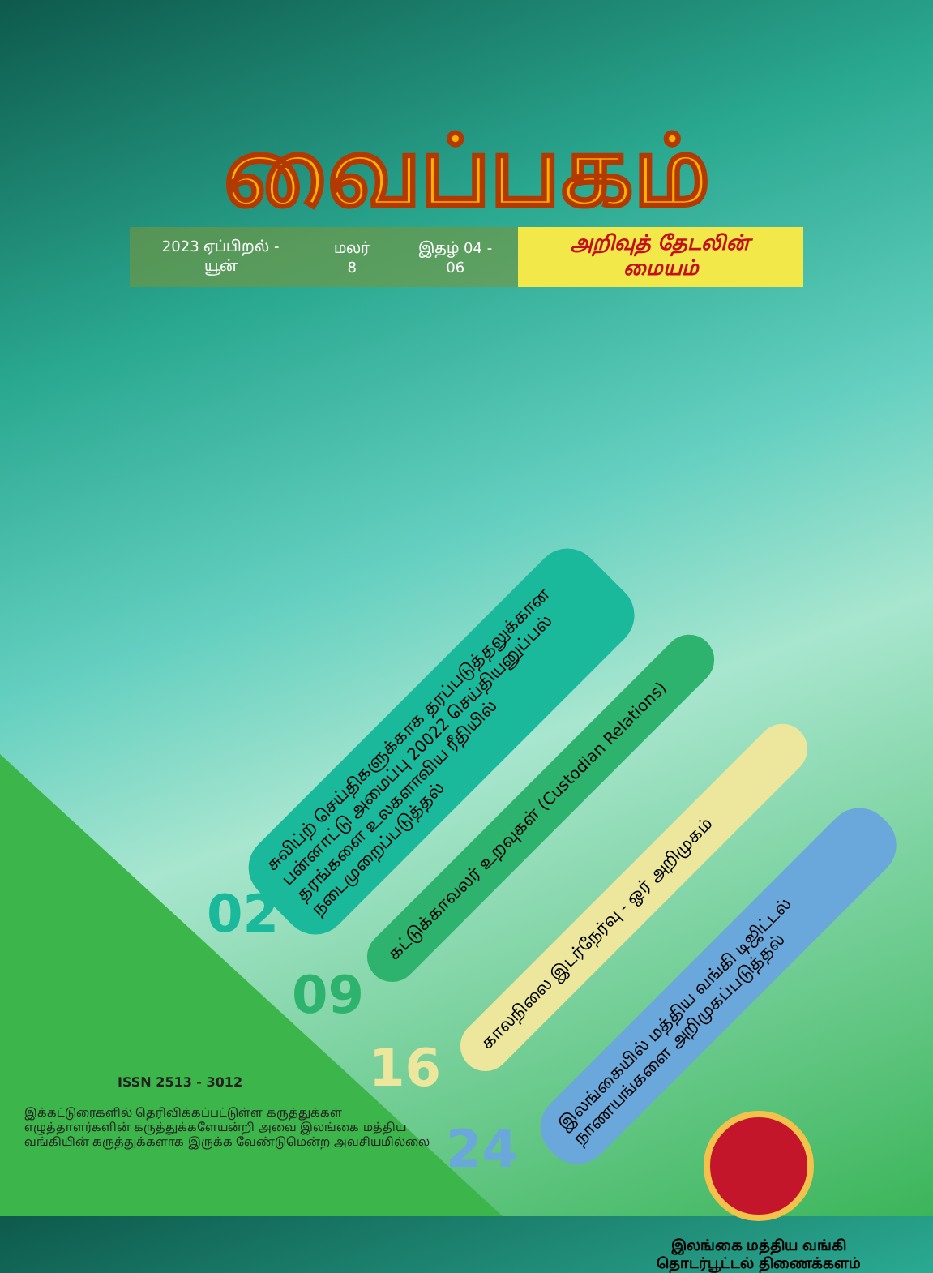வைப்பகம்
2023 ஏப்பிறல் - யூன் மலர் 8 இதழ் 04 - 06 அறிவுத் தேடலின் மையம்
சுவிப்ற் செய்திகளுக்காக தரப்படுத்தலுக்கான பன்னாட்டு அமைப்பு 20022 செய்தியனுப்பல் தரங்களை உலகளாவிய ரீதியில் நடைமுறைப்படுத்தல்
கட்டுக்காவலர் உறவுகள் (Custodian Relations)
காலநிலை இடர்நேர்வு - ஓர் அறிமுகம்
இலங்கையில் மத்திய வங்கி டிஜிட்டல் நாணயங்களை அறிமுகப்படுத்தல்
02
09
16
24
ISSN 2513 - 3012
இக்கட்டுரைகளில் தெரிவிக்கப்பட்டுள்ள கருத்துக்கள் எழுத்தாளர்களின் கருத்துக்களேயன்றி அவை இலங்கை மத்திய வங்கியின் கருத்துக்களாக இருக்க வேண்டுமென்ற அவசியமில்லை
இலங்கை மத்திய வங்கி
தொடர்பூட்டல் திணைக்களம்